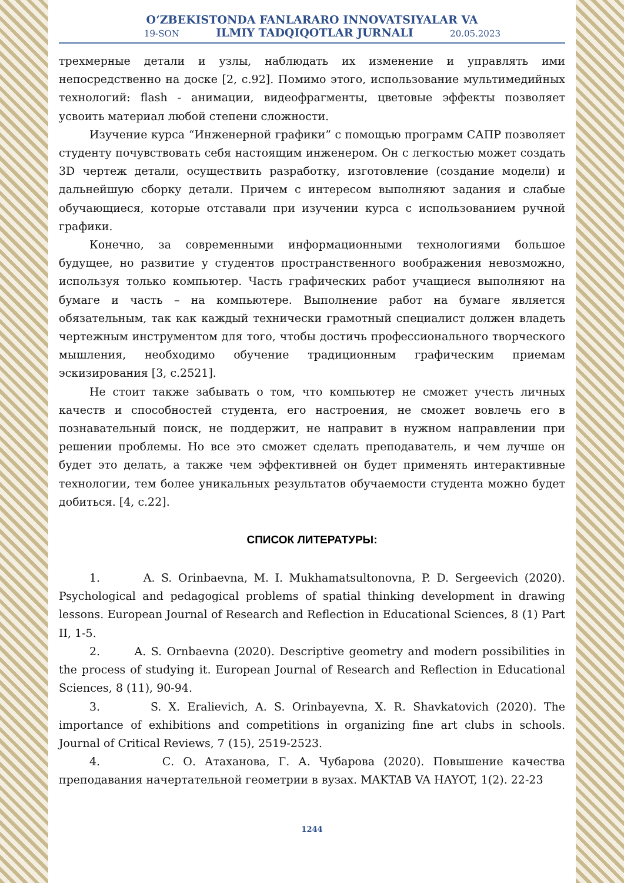O‘ZBEKISTONDA FANLARARO INNOVATSIYALAR VA
19-SON ILMIY TADQIQOTLAR JURNALI 20.05.2023
трехмерные детали и узлы, наблюдать их изменение и управлять ими непосредственно на доске [2, с.92]. Помимо этого, использование мультимедийных технологий: flash - анимации, видеофрагменты, цветовые эффекты позволяет усвоить материал любой степени сложности.
Изучение курса “Инженерной графики” с помощью программ САПР позволяет студенту почувствовать себя настоящим инженером. Он с легкостью может создать 3D чертеж детали, осуществить разработку, изготовление (создание модели) и дальнейшую сборку детали. Причем с интересом выполняют задания и слабые обучающиеся, которые отставали при изучении курса с использованием ручной графики.
Конечно, за современными информационными технологиями большое будущее, но развитие у студентов пространственного воображения невозможно, используя только компьютер. Часть графических работ учащиеся выполняют на бумаге и часть – на компьютере. Выполнение работ на бумаге является обязательным, так как каждый технически грамотный специалист должен владеть чертежным инструментом для того, чтобы достичь профессионального творческого мышления, необходимо обучение традиционным графическим приемам эскизирования [3, с.2521].
Не стоит также забывать о том, что компьютер не сможет учесть личных качеств и способностей студента, его настроения, не сможет вовлечь его в познавательный поиск, не поддержит, не направит в нужном направлении при решении проблемы. Но все это сможет сделать преподаватель, и чем лучше он будет это делать, а также чем эффективней он будет применять интерактивные технологии, тем более уникальных результатов обучаемости студента можно будет добиться. [4, с.22].
СПИСОК ЛИТЕРАТУРЫ:
1. A. S. Orinbaevna, M. I. Mukhamatsultonovna, P. D. Sergeevich (2020). Psychological and pedagogical problems of spatial thinking development in drawing lessons. European Journal of Research and Reflection in Educational Sciences, 8 (1) Part II, 1-5.
2. A. S. Ornbaevna (2020). Descriptive geometry and modern possibilities in the process of studying it. European Journal of Research and Reflection in Educational Sciences, 8 (11), 90-94.
3. S. X. Eralievich, A. S. Orinbayevna, X. R. Shavkatovich (2020). The importance of exhibitions and competitions in organizing fine art clubs in schools. Journal of Critical Reviews, 7 (15), 2519-2523.
4. С. О. Атаханова, Г. А. Чубарова (2020). Повышение качества преподавания начертательной геометрии в вузах. MAKTAB VA HAYOT, 1(2). 22-23
1244